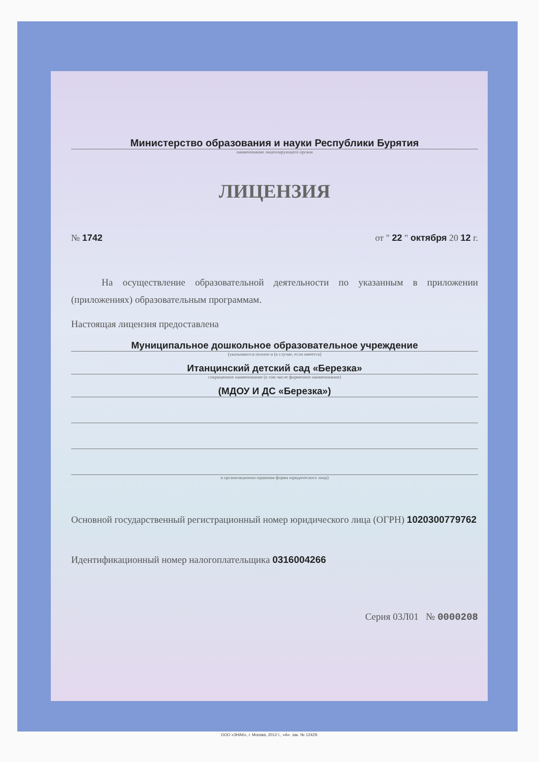Министерство образования и науки Республики Бурятия
наименование лицензирующего органа
ЛИЦЕНЗИЯ
№ 1742 от " 22 " октября 20 12 г.
На осуществление образовательной деятельности по указанным в приложении (приложениях) образовательным программам.
Настоящая лицензия предоставлена
Муниципальное дошкольное образовательное учреждение
(указываются полное и (в случае, если имеется)
Итанцинский детский сад «Березка»
сокращенное наименование (в том числе фирменное наименование)
(МДОУ И ДС «Березка»)
и организационно-правовая форма юридического лица)
Основной государственный регистрационный номер юридического лица (ОГРН) 1020300779762
Идентификационный номер налогоплательщика 0316004266
Серия 03Л01 № 0000208
ООО «ЗНАК», г. Москва, 2012 г., «А». зак. № 12429.